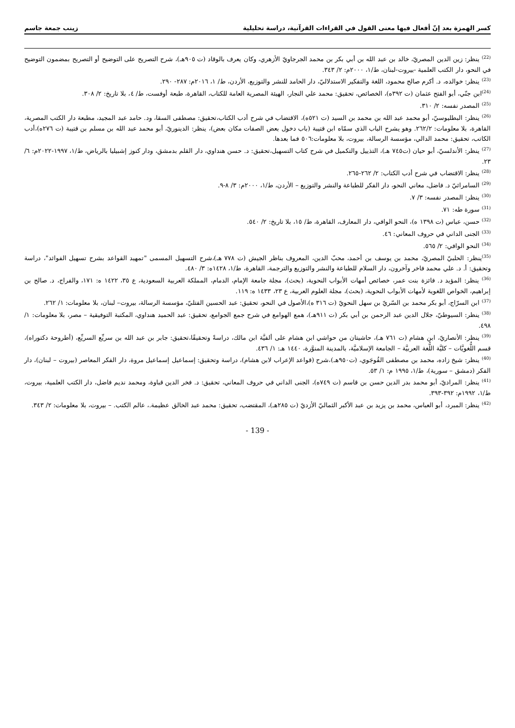كسر الهمزة بعد إنّ أفعال فيها معنى القول في القراءات القرآنية، دراسة تحليلية زينب جمعة جاسم
<sup>(22)</sup> ينظر: زين الدين المصريّ، خالد بن عبد الله بن أبي بكر بن محمد الجرجاويّ الأزهري، وكان يعرف بالوقاد (ت ٩٠٥هـ)، شرح التصريح على التوضيح أو التصريح بمضمون التوضيح في النحو، دار الكتب العلمية -بيروت-لبنان، ط/١، ٢٠٠٠م: ٢/ ٣٤٣.
<sup>(23)</sup> ينظر: خوالده، د. أكرم صالح محمود، اللغة والتفكير الاستدلاليّ، دار الحامد للنشر والتوزيع، الأردن، ط/ ١، ٢٠١٦م: ٢٨٧- ٢٩٠.
<sup>(24)</sup> ابن جنّي، أبو الفتح عثمان (ت ٣٩٢ه)، الخصائص، تحقيق: محمد علي النجار، الهيئة المصرية العامة للكتاب، القاهرة، طبعة أوفست، ط/ ٤، بلا تاريخ: ٢/ ٣٠٨.
<sup>(25)</sup> المصدر نفسه: ٢/ ٣١٠.
<sup>(26)</sup> ينظر: البطليوسيّ، أبو محمد عبد الله بن محمد بن السيد (ت ٥٢١ه)، الاقتضاب في شرح أدب الكتاب،تحقيق: مصطفى السقا، ود. حامد عبد المجيد، مطبعة دار الكتب المصرية، القاهرة، بلا معلومات: ٢٦٢/٢. وهو يشرح الباب الذي سمّاه ابن قتيبة (باب دخول بعض الصفات مكان بعض)، ينظر: الدينوريّ، أبو محمد عبد الله بن مسلم بن قتيبة (ت ٢٧٦ه)،أدب الكاتب، تحقيق: محمد الدالي، مؤسسة الرسالة، بيروت، بلا معلومات:٥٠٦ فما بعدها.
<sup>(27)</sup> ينظر: الأندلسيّ، أبو حيان (ت٧٤٥ هـ)، التذييل والتكميل في شرح كتاب التسهيل،تحقيق: د. حسن هنداوي، دار القلم بدمشق، ودار كنوز إشبيليا بالرياض، ط/١، ١٩٩٧-٢٠٢٢م: ٦/ ٢٣.
<sup>(28)</sup> ينظر: الاقتضاب في شرح أدب الكتاب: ٢/ ٢٦٢-٢٦٥.
<sup>(29)</sup> السامرائيّ د. فاضل، معاني النحو، دار الفكر للطباعة والنشر والتوزيع – الأردن، ط/١، ٢٠٠٠م: ٣/ ٨-٩.
<sup>(30)</sup> ينظر: المصدر نفسه: ٣/ ٧.
<sup>(31)</sup> سورة طه: ٧١.
<sup>(32)</sup> حسن، عباس (ت ١٣٩٨ ه)، النحو الوافي، دار المعارف، القاهرة، ط/ ١٥، بلا تاريخ: ٢/ ٥٤٠.
<sup>(33)</sup> الجنى الداني في حروف المعاني: ٤٦.
<sup>(34)</sup> النحو الوافي: ٢/ ٥٦٥.
<sup>(35)</sup> ينظر: الحلبيّ المصريّ، محمد بن يوسف بن أحمد، محبّ الدين، المعروف بناظر الجيش (ت ٧٧٨ هـ)،شرح التسهيل المسمى "تمهيد القواعد بشرح تسهيل الفوائد"، دراسة وتحقيق: أ. د. علي محمد فاخر وآخرون، دار السلام للطباعة والنشر والتوزيع والترجمة، القاهرة، ط/١، ١٤٢٨ه: ٣/ ٤٨٠.
<sup>(36)</sup> ينظر: المؤيد د. فائزة بنت عمر، خصائص أمهات الأبواب النحوية، (بحث)، مجلة جامعة الإمام، الدمام، المملكة العربية السعودية، ع ٣٥، ١٤٢٢ ه: ١٧١، والفراج، د. صالح بن إبراهيم، الخواص اللغوية لأمهات الأبواب النحوية، (بحث)، مجلة العلوم العربية، ع ٢٣، ١٤٣٣ ه: ١١٩.
<sup>(37)</sup> ابن السرّاج، أبو بكر محمد بن السّريّ بن سهل النحويّ (ت ٣١٦ ه)،الأصول في النحو، تحقيق: عبد الحسين الفتليّ، مؤسسة الرسالة، بيروت– لبنان، بلا معلومات: ١/ ٢٦٢.
<sup>(38)</sup> ينظر: السيوطيّ، جلال الدين عبد الرحمن بن أبي بكر (ت ٩١١هـ)، همع الهوامع في شرح جمع الجوامع، تحقيق: عبد الحميد هنداوي، المكتبة التوفيقية – مصر، بلا معلومات: ١/ ٤٩٨.
<sup>(39)</sup> ينظر: الأنصاريّ، ابن هشام (ت ٧٦١ هـ)، حاشيتان من حواشي ابن هشام على ألفيَّة ابن مالك، دراسةً وتحقيقًا،تحقيق: جابر بن عبد الله بن سريِّع السريِّع، (أطروحة دكتوراه)، قسم اللُّغويَّات – كليَّة اللُّغة العربيَّة – الجامعة الإسلاميَّة، بالمدينة المنوَّرة، ١٤٤٠ هـ: ١/ ٤٣٦.
<sup>(40)</sup> ينظر: شيخ زاده، محمد بن مصطفى القُوجَوي، (ت٩٥٠هـ)،شرح (قواعد الإعراب لابن هشام)، دراسة وتحقيق: إسماعيل إسماعيل مروة، دار الفكر المعاصر (بيروت – لبنان)، دار الفكر (دمشق – سورية)، ط/١، ١٩٩٥ م: ١/ ٥٣.
<sup>(41)</sup> ينظر: المراديّ، أبو محمد بدر الدين حسن بن قاسم (ت ٧٤٩ه)، الجنى الداني في حروف المعاني، تحقيق: د. فخر الدين قباوة، ومحمد نديم فاضل، دار الكتب العلمية، بيروت، ط/١، ١٩٩٢م: ٣٩٢-٣٩٣.
<sup>(42)</sup> ينظر: المبرد، أبو العباس، محمد بن يزيد بن عبد الأكبر الثماليّ الأزديّ (ت ٢٨٥هـ)، المقتضب، تحقيق: محمد عبد الخالق عظيمة.، عالم الكتب. – بيروت، بلا معلومات: ٢/ ٣٤٣.
- 139 -